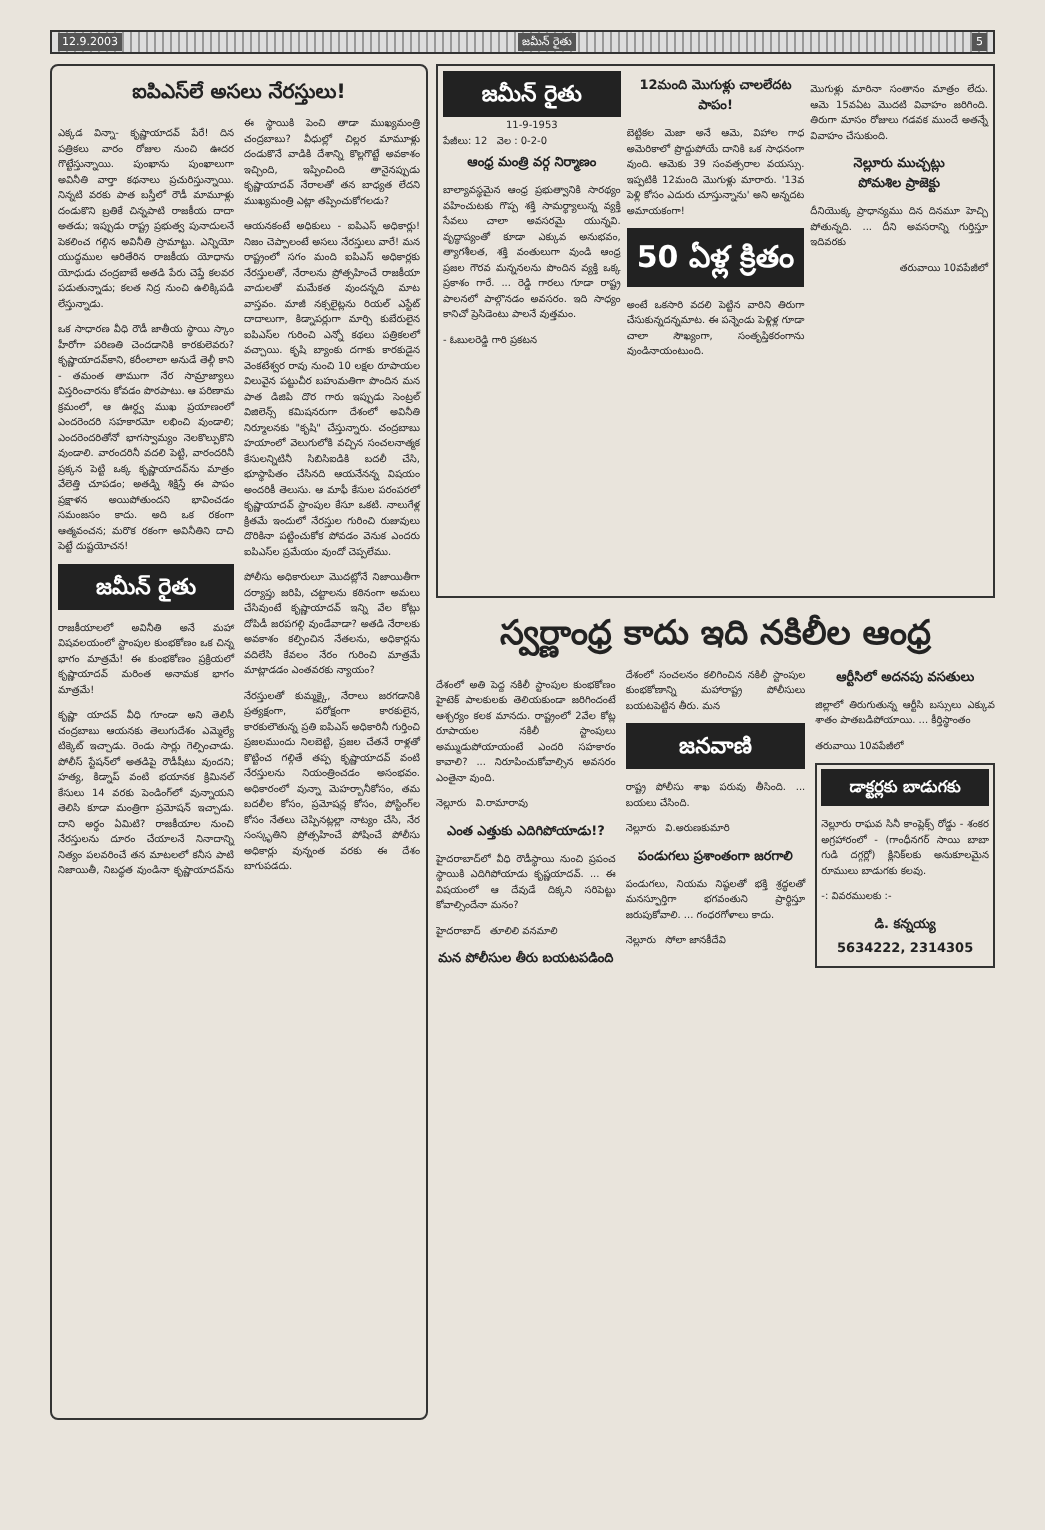12.9.2003 జమీన్ రైతు 5
ఐపిఎస్‌లే అసలు నేరస్తులు!
ఎక్కడ విన్నా- కృష్ణాయాదవ్ పేరే! దిన పత్రికలు వారం రోజుల నుంచి ఊదర గొట్టేస్తున్నాయి. పుంఖాను పుంఖాలుగా అవినీతి వార్తా కథనాలు ప్రచురిస్తున్నాయి. నిన్నటి వరకు పాత బస్తీలో రౌడీ మామూళ్లు దండుకొని బ్రతికే చిన్నపాటి రాజకీయ దాదా అతడు; ఇప్పుడు రాష్ట్ర ప్రభుత్వ పునాదులనే పెకలించ గల్గిన అవినీతి స్రామాట్టు. ఎన్నియో యుద్ధముల ఆరితేరిన రాజకీయ యోధాను యోధుడు చంద్రబాబే అతడి పేరు చెప్తే కలవర పడుతున్నాడు; కలత నిద్ర నుంచి ఉలిక్కిపడి లేస్తున్నాడు.
ఒక సాధారణ వీధి రౌడీ జాతీయ స్థాయి స్కాం హీరోగా పరిణతి చెందడానికి కారకులెవరు? కృష్ణాయాదవ్‌కాని, కరీంలాలా అనుడే తెల్గీ కాని - తమంత తాముగా నేర సామ్రాజ్యాలు విస్తరించారను కోవడం పొరపాటు. ఆ పరిణామ క్రమంలో, ఆ ఊర్ధ్వ ముఖ ప్రయాణంలో ఎందరెందరి సహకారమో లభించి వుండాలి; ఎందరెందరితోనో భాగస్వామ్యం నెలకొల్పుకొని వుండాలి. వారందరినీ వదలి పెట్టి, వారందరినీ ప్రక్కన పెట్టి ఒక్క కృష్ణాయాదవ్‌ను మాత్రం వేలెత్తి చూపడం; అతడ్ని శిక్షిస్తే ఈ పాపం ప్రక్షాళన అయిపోతుందని భావించడం సమంజసం కాదు. అది ఒక రకంగా ఆత్మవంచన; మరొక రకంగా అవినీతిని దాచి పెట్టే దుష్టయోచన!
జమీన్ రైతు
రాజకీయాలలో అవినీతి అనే మహా విషవలయంలో స్టాంపుల కుంభకోణం ఒక చిన్న భాగం మాత్రమే! ఈ కుంభకోణం ప్రక్రియలో కృష్ణాయాదవ్ మరింత అనామక భాగం మాత్రమే!
కృష్ణా యాదవ్ వీధి గూండా అని తెలిసీ చంద్రబాబు ఆయనకు తెలుగుదేశం ఎమ్మెల్యే టిక్కెట్ ఇచ్చాడు. రెండు సార్లు గెల్పించాడు. పోలీస్ స్టేషన్‌లో అతడిపై రౌడీషీటు వుందని; హత్య, కిడ్నాప్ వంటి భయానక క్రిమినల్ కేసులు 14 వరకు పెండింగ్‌లో వున్నాయని తెలిసి కూడా మంత్రిగా ప్రమోషన్ ఇచ్చాడు. దాని అర్థం ఏమిటి? రాజకీయాల నుంచి నేరస్తులను దూరం చేయాలనే నినాదాన్ని నిత్యం పలవరించే తన మాటలలో కనీస పాటి నిజాయితీ, నిబద్ధత వుండినా కృష్ణాయాదవ్‌ను ఈ స్థాయికి పెంచి తాడా ముఖ్యమంత్రి చంద్రబాబు? వీధుల్లో చిల్లర మామూళ్లు దండుకొనే వాడికి దేశాన్ని కొల్లగొట్టే అవకాశం ఇచ్చింది, ఇప్పించింది తానైనప్పుడు కృష్ణాయాదవ్ నేరాలతో తన బాధ్యత లేదని ముఖ్యమంత్రి ఎట్లా తప్పించుకోగలడు?
ఆయనకంటే అధికులు - ఐపిఎస్ అధికార్లు! నిజం చెప్పాలంటే అసలు నేరస్తులు వారే! మన రాష్ట్రంలో సగం మంది ఐపిఎస్ అధికార్లకు నేరస్తులతో, నేరాలను ప్రోత్సహించే రాజకీయా వాదులతో మమేకత వుందన్నది మాట వాస్తవం. మాజీ నక్సలైట్లను రియల్ ఎస్టేట్ దాదాలుగా, కిడ్నాపర్లుగా మార్చి కుబేరులైన ఐపిఎస్‌ల గురించి ఎన్నో కథలు పత్రికలలో వచ్చాయి. కృషి బ్యాంకు దగాకు కారకుడైన వెంకటేశ్వర రావు నుంచి 10 లక్షల రూపాయల విలువైన పట్టుచీర బహుమతిగా పొందిన మన పాత డిజిపి దొర గారు ఇప్పుడు సెంట్రల్ విజిలెన్స్ కమిషనరుగా దేశంలో అవినీతి నిర్మూలనకు "కృషి" చేస్తున్నారు. చంద్రబాబు హయాంలో వెలుగులోకి వచ్చిన సంచలనాత్మక కేసులన్నిటినీ సిబిసిఐడికి బదలీ చేసి, భూస్థాపితం చేసినది ఆయనేనన్న విషయం అందరికీ తెలుసు. ఆ మాఫీ కేసుల పరంపరలో కృష్ణాయాదవ్ స్టాంపుల కేసూ ఒకటి. నాలుగేళ్ల క్రితమే ఇందులో నేరస్తుల గురించి రుజువులు దొరికినా పట్టించుకోక పోవడం వెనుక ఎందరు ఐపిఎస్‌ల ప్రమేయం వుందో చెప్పలేము.
పోలీసు అధికారులూ మొదట్లోనే నిజాయితీగా దర్యాప్తు జరిపి, చట్టాలను కఠినంగా అమలు చేసివుంటే కృష్ణాయాదవ్ ఇన్ని వేల కోట్లు దోపిడీ జరపగల్గి వుండేవాడా? అతడి నేరాలకు అవకాశం కల్పించిన నేతలను, అధికార్లను వదిలేసి కేవలం నేరం గురించి మాత్రమే మాట్లాడడం ఎంతవరకు న్యాయం?
నేరస్తులతో కుమ్మక్కై, నేరాలు జరగడానికి ప్రత్యక్షంగా, పరోక్షంగా కారకులైన, కారకులౌతున్న ప్రతి ఐపిఎస్ అధికారినీ గుర్తించి ప్రజలముందు నిలబెట్టి, ప్రజల చేతనే రాళ్లతో కొట్టించ గల్గితే తప్ప కృష్ణాయాదవ్ వంటి నేరస్తులను నియంత్రించడం అసంభవం. అధికారంలో వున్నా మెహర్బానీకోసం, తమ బదలీల కోసం, ప్రమోషన్ల కోసం, పోస్టింగ్‌ల కోసం నేతలు చెప్పినట్లల్లా నాట్యం చేసి, నేర సంస్కృతిని ప్రోత్సహించే పోషించే పోలీసు అధికార్లు వున్నంత వరకు ఈ దేశం బాగుపడదు.
జమీన్ రైతు
11-9-1953
పేజీలు: 12 వెల : 0-2-0
ఆంధ్ర మంత్రి వర్గ నిర్మాణం
బాల్యావస్థమైన ఆంధ్ర ప్రభుత్వానికి సారథ్యం వహించుటకు గొప్ప శక్తి సామర్థ్యాలున్న వ్యక్తి సేవలు చాలా అవసరమై యున్నవి. వృద్ధాప్యంతో కూడా ఎక్కువ అనుభవం, త్యాగశీలత, శక్తి వంతులుగా వుండి ఆంధ్ర ప్రజల గౌరవ మన్ననలను పొందిన వ్యక్తి ఒక్క ప్రకాశం గారే. ... రెడ్డి గారలు గూడా రాష్ట్ర పాలనలో పాల్గొనడం అవసరం. ఇది సాధ్యం కానిచో ప్రెసిడెంటు పాలనే వుత్తమం.
- ఓబులరెడ్డి గారి ప్రకటన
12మంది మొగుళ్లు చాలలేదట పాపం!
బెట్టికల మెజా అనే ఆమె, విహాల గాధ అమెరికాలో ప్రొద్దుపోయే దానికి ఒక సాధనంగా వుంది. ఆమెకు 39 సంవత్సరాల వయస్సు. ఇప్పటికి 12మంది మొగుళ్లు మారారు. '13వ పెళ్లి కోసం ఎదురు చూస్తున్నాను' అని అన్నదట అమాయకంగా!
50 ఏళ్ల క్రితం
అంటే ఒకసారి వదలి పెట్టిన వారిని తిరుగా చేసుకున్నదన్నమాట. ఈ పన్నెండు పెళ్లిళ్ల గూడా చాలా సౌఖ్యంగా, సంతృప్తికరంగాను వుండినాయంటుంది.
మొగుళ్లు మారినా సంతానం మాత్రం లేదు. ఆమె 15వఏట మొదటి వివాహం జరిగింది. తిరుగా మాసం రోజులు గడవక ముందే అతన్నే వివాహం చేసుకుంది.
నెల్లూరు ముచ్చట్లు
పోమశిల ప్రాజెక్టు
దీనియొక్క ప్రాధాన్యము దిన దినమూ హెచ్చి పోతున్నది. ... దీని అవసరాన్ని గుర్తిస్తూ ఇదివరకు
తరువాయి 10వపేజీలో
స్వర్ణాంధ్ర కాదు ఇది నకిలీల ఆంధ్ర
దేశంలో అతి పెద్ద నకిలీ స్టాంపుల కుంభకోణం హైటెక్ పాలకులకు తెలియకుండా జరిగిందంటే ఆశ్చర్యం కలక మానదు. రాష్ట్రంలో 2వేల కోట్ల రూపాయల నకిలీ స్టాంపులు అమ్ముడుపోయాయంటే ఎందరి సహకారం కావాలి? ... నిరూపించుకోవాల్సిన అవసరం ఎంతైనా వుంది.
నెల్లూరు వి.రామారావు
ఎంత ఎత్తుకు ఎదిగిపోయాడు!?
హైదరాబాద్‌లో వీధి రౌడీస్థాయి నుంచి ప్రపంచ స్థాయికి ఎదిగిపోయాడు కృష్ణయాదవ్. ... ఈ విషయంలో ఆ దేవుడే దిక్కని సరిపెట్టు కోవాల్సిందేనా మనం?
హైదరాబాద్ తూలిలి వనమాలి
మన పోలీసుల తీరు బయటపడింది
దేశంలో సంచలనం కలిగించిన నకిలీ స్టాంపుల కుంభకోణాన్ని మహారాష్ట్ర పోలీసులు బయటపెట్టిన తీరు. మన
జనవాణి
రాష్ట్ర పోలీసు శాఖ పరువు తీసింది. ... బయలు చేసింది.
నెల్లూరు వి.అరుణకుమారి
పండుగలు ప్రశాంతంగా జరగాలి
పండుగలు, నియమ నిష్ఠలతో భక్తి శ్రద్ధలతో మనస్ఫూర్తిగా భగవంతుని ప్రార్థిస్తూ జరుపుకోవాలి. ... గంధరగోళాలు కాదు.
నెల్లూరు సోలా జానకీదేవి
ఆర్టీసిలో అదనపు వసతులు
జిల్లాలో తిరుగుతున్న ఆర్టీసి బస్సులు ఎక్కువ శాతం పాతబడిపోయాయి. ... కీర్తిస్థాంతం
తరువాయి 10వపేజీలో
డాక్టర్లకు బాడుగకు
నెల్లూరు రాఘవ సినీ కాంప్లెక్స్ రోడ్డు - శంకర అగ్రహారంలో - (గాంధీనగర్ సాయి బాబా గుడి దగ్గర్లో) క్లినిక్‌లకు అనుకూలమైన రూములు బాడుగకు కలవు.
-: వివరములకు :-
డి. కన్నయ్య
5634222, 2314305